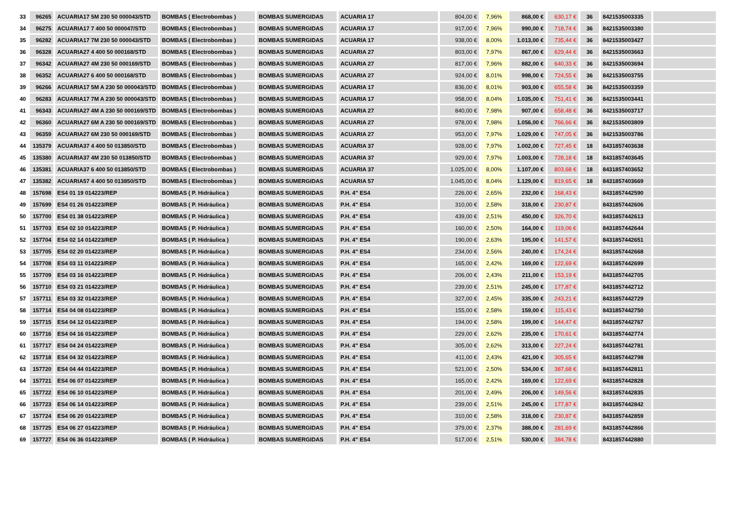| 33 | 96265 | ACUARIA17 5M 230 50 000043/STD | BOMBAS ( Electrobombas ) | BOMBAS SUMERGIDAS | ACUARIA 17 | 804,00 € | 7,96% | 868,00 € | 630,17 € | 36 | 8421535003335 | |
| 34 | 96275 | ACUARIA17 7 400 50 000047/STD | BOMBAS ( Electrobombas ) | BOMBAS SUMERGIDAS | ACUARIA 17 | 917,00 € | 7,96% | 990,00 € | 718,74 € | 36 | 8421535003380 | |
| 35 | 96282 | ACUARIA17 7M 230 50 000043/STD | BOMBAS ( Electrobombas ) | BOMBAS SUMERGIDAS | ACUARIA 17 | 938,00 € | 8,00% | 1.013,00 € | 735,44 € | 36 | 8421535003427 | |
| 36 | 96328 | ACUARIA27 4 400 50 000168/STD | BOMBAS ( Electrobombas ) | BOMBAS SUMERGIDAS | ACUARIA 27 | 803,00 € | 7,97% | 867,00 € | 629,44 € | 36 | 8421535003663 | |
| 37 | 96342 | ACUARIA27 4M 230 50 000169/STD | BOMBAS ( Electrobombas ) | BOMBAS SUMERGIDAS | ACUARIA 27 | 817,00 € | 7,96% | 882,00 € | 640,33 € | 36 | 8421535003694 | |
| 38 | 96352 | ACUARIA27 6 400 50 000168/STD | BOMBAS ( Electrobombas ) | BOMBAS SUMERGIDAS | ACUARIA 27 | 924,00 € | 8,01% | 998,00 € | 724,55 € | 36 | 8421535003755 | |
| 39 | 96266 | ACUARIA17 5M A 230 50 000043/STD | BOMBAS ( Electrobombas ) | BOMBAS SUMERGIDAS | ACUARIA 17 | 836,00 € | 8,01% | 903,00 € | 655,58 € | 36 | 8421535003359 | |
| 40 | 96283 | ACUARIA17 7M A 230 50 000043/STD | BOMBAS ( Electrobombas ) | BOMBAS SUMERGIDAS | ACUARIA 17 | 958,00 € | 8,04% | 1.035,00 € | 751,41 € | 36 | 8421535003441 | |
| 41 | 96343 | ACUARIA27 4M A 230 50 000169/STD | BOMBAS ( Electrobombas ) | BOMBAS SUMERGIDAS | ACUARIA 27 | 840,00 € | 7,98% | 907,00 € | 658,48 € | 36 | 8421535003717 | |
| 42 | 96360 | ACUARIA27 6M A 230 50 000169/STD | BOMBAS ( Electrobombas ) | BOMBAS SUMERGIDAS | ACUARIA 27 | 978,00 € | 7,98% | 1.056,00 € | 766,66 € | 36 | 8421535003809 | |
| 43 | 96359 | ACUARIA27 6M 230 50 000169/STD | BOMBAS ( Electrobombas ) | BOMBAS SUMERGIDAS | ACUARIA 27 | 953,00 € | 7,97% | 1.029,00 € | 747,05 € | 36 | 8421535003786 | |
| 44 | 135379 | ACUARIA37 4 400 50 013850/STD | BOMBAS ( Electrobombas ) | BOMBAS SUMERGIDAS | ACUARIA 37 | 928,00 € | 7,97% | 1.002,00 € | 727,45 € | 18 | 8431857403638 | |
| 45 | 135380 | ACUARIA37 4M 230 50 013850/STD | BOMBAS ( Electrobombas ) | BOMBAS SUMERGIDAS | ACUARIA 37 | 929,00 € | 7,97% | 1.003,00 € | 728,18 € | 18 | 8431857403645 | |
| 46 | 135381 | ACUARIA37 6 400 50 013850/STD | BOMBAS ( Electrobombas ) | BOMBAS SUMERGIDAS | ACUARIA 37 | 1.025,00 € | 8,00% | 1.107,00 € | 803,68 € | 18 | 8431857403652 | |
| 47 | 135382 | ACUARIA57 4 400 50 013850/STD | BOMBAS ( Electrobombas ) | BOMBAS SUMERGIDAS | ACUARIA 57 | 1.045,00 € | 8,04% | 1.129,00 € | 819,65 € | 18 | 8431857403669 | |
| 48 | 157698 | ES4 01 19 014223/REP | BOMBAS ( P. Hidráulica ) | BOMBAS SUMERGIDAS | P.H. 4" ES4 | 226,00 € | 2,65% | 232,00 € | 168,43 € | | 8431857442590 | |
| 49 | 157699 | ES4 01 26 014223/REP | BOMBAS ( P. Hidráulica ) | BOMBAS SUMERGIDAS | P.H. 4" ES4 | 310,00 € | 2,58% | 318,00 € | 230,87 € | | 8431857442606 | |
| 50 | 157700 | ES4 01 38 014223/REP | BOMBAS ( P. Hidráulica ) | BOMBAS SUMERGIDAS | P.H. 4" ES4 | 439,00 € | 2,51% | 450,00 € | 326,70 € | | 8431857442613 | |
| 51 | 157703 | ES4 02 10 014223/REP | BOMBAS ( P. Hidráulica ) | BOMBAS SUMERGIDAS | P.H. 4" ES4 | 160,00 € | 2,50% | 164,00 € | 119,06 € | | 8431857442644 | |
| 52 | 157704 | ES4 02 14 014223/REP | BOMBAS ( P. Hidráulica ) | BOMBAS SUMERGIDAS | P.H. 4" ES4 | 190,00 € | 2,63% | 195,00 € | 141,57 € | | 8431857442651 | |
| 53 | 157705 | ES4 02 20 014223/REP | BOMBAS ( P. Hidráulica ) | BOMBAS SUMERGIDAS | P.H. 4" ES4 | 234,00 € | 2,56% | 240,00 € | 174,24 € | | 8431857442668 | |
| 54 | 157708 | ES4 03 11 014223/REP | BOMBAS ( P. Hidráulica ) | BOMBAS SUMERGIDAS | P.H. 4" ES4 | 165,00 € | 2,42% | 169,00 € | 122,69 € | | 8431857442699 | |
| 55 | 157709 | ES4 03 16 014223/REP | BOMBAS ( P. Hidráulica ) | BOMBAS SUMERGIDAS | P.H. 4" ES4 | 206,00 € | 2,43% | 211,00 € | 153,19 € | | 8431857442705 | |
| 56 | 157710 | ES4 03 21 014223/REP | BOMBAS ( P. Hidráulica ) | BOMBAS SUMERGIDAS | P.H. 4" ES4 | 239,00 € | 2,51% | 245,00 € | 177,87 € | | 8431857442712 | |
| 57 | 157711 | ES4 03 32 014223/REP | BOMBAS ( P. Hidráulica ) | BOMBAS SUMERGIDAS | P.H. 4" ES4 | 327,00 € | 2,45% | 335,00 € | 243,21 € | | 8431857442729 | |
| 58 | 157714 | ES4 04 08 014223/REP | BOMBAS ( P. Hidráulica ) | BOMBAS SUMERGIDAS | P.H. 4" ES4 | 155,00 € | 2,58% | 159,00 € | 115,43 € | | 8431857442750 | |
| 59 | 157715 | ES4 04 12 014223/REP | BOMBAS ( P. Hidráulica ) | BOMBAS SUMERGIDAS | P.H. 4" ES4 | 194,00 € | 2,58% | 199,00 € | 144,47 € | | 8431857442767 | |
| 60 | 157716 | ES4 04 16 014223/REP | BOMBAS ( P. Hidráulica ) | BOMBAS SUMERGIDAS | P.H. 4" ES4 | 229,00 € | 2,62% | 235,00 € | 170,61 € | | 8431857442774 | |
| 61 | 157717 | ES4 04 24 014223/REP | BOMBAS ( P. Hidráulica ) | BOMBAS SUMERGIDAS | P.H. 4" ES4 | 305,00 € | 2,62% | 313,00 € | 227,24 € | | 8431857442781 | |
| 62 | 157718 | ES4 04 32 014223/REP | BOMBAS ( P. Hidráulica ) | BOMBAS SUMERGIDAS | P.H. 4" ES4 | 411,00 € | 2,43% | 421,00 € | 305,65 € | | 8431857442798 | |
| 63 | 157720 | ES4 04 44 014223/REP | BOMBAS ( P. Hidráulica ) | BOMBAS SUMERGIDAS | P.H. 4" ES4 | 521,00 € | 2,50% | 534,00 € | 387,68 € | | 8431857442811 | |
| 64 | 157721 | ES4 06 07 014223/REP | BOMBAS ( P. Hidráulica ) | BOMBAS SUMERGIDAS | P.H. 4" ES4 | 165,00 € | 2,42% | 169,00 € | 122,69 € | | 8431857442828 | |
| 65 | 157722 | ES4 06 10 014223/REP | BOMBAS ( P. Hidráulica ) | BOMBAS SUMERGIDAS | P.H. 4" ES4 | 201,00 € | 2,49% | 206,00 € | 149,56 € | | 8431857442835 | |
| 66 | 157723 | ES4 06 14 014223/REP | BOMBAS ( P. Hidráulica ) | BOMBAS SUMERGIDAS | P.H. 4" ES4 | 239,00 € | 2,51% | 245,00 € | 177,87 € | | 8431857442842 | |
| 67 | 157724 | ES4 06 20 014223/REP | BOMBAS ( P. Hidráulica ) | BOMBAS SUMERGIDAS | P.H. 4" ES4 | 310,00 € | 2,58% | 318,00 € | 230,87 € | | 8431857442859 | |
| 68 | 157725 | ES4 06 27 014223/REP | BOMBAS ( P. Hidráulica ) | BOMBAS SUMERGIDAS | P.H. 4" ES4 | 379,00 € | 2,37% | 388,00 € | 281,69 € | | 8431857442866 | |
| 69 | 157727 | ES4 06 36 014223/REP | BOMBAS ( P. Hidráulica ) | BOMBAS SUMERGIDAS | P.H. 4" ES4 | 517,00 € | 2,51% | 530,00 € | 384,78 € | | 8431857442880 | |